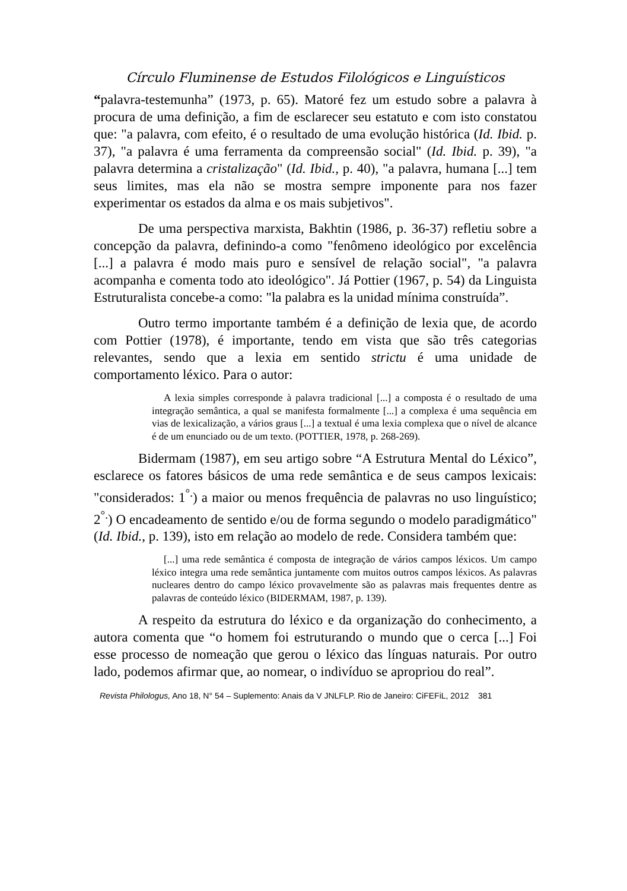Círculo Fluminense de Estudos Filológicos e Linguísticos
“palavra-testemunha” (1973, p. 65). Matoré fez um estudo sobre a palavra à procura de uma definição, a fim de esclarecer seu estatuto e com isto constatou que: "a palavra, com efeito, é o resultado de uma evolução histórica (Id. Ibid. p. 37), "a palavra é uma ferramenta da compreensão social" (Id. Ibid. p. 39), "a palavra determina a cristalização" (Id. Ibid., p. 40), "a palavra, humana [...] tem seus limites, mas ela não se mostra sempre imponente para nos fazer experimentar os estados da alma e os mais subjetivos".
De uma perspectiva marxista, Bakhtin (1986, p. 36-37) refletiu sobre a concepção da palavra, definindo-a como "fenômeno ideológico por excelência [...] a palavra é modo mais puro e sensível de relação social", "a palavra acompanha e comenta todo ato ideológico". Já Pottier (1967, p. 54) da Linguista Estruturalista concebe-a como: "la palabra es la unidad mínima construída”.
Outro termo importante também é a definição de lexia que, de acordo com Pottier (1978), é importante, tendo em vista que são três categorias relevantes, sendo que a lexia em sentido strictu é uma unidade de comportamento léxico. Para o autor:
A lexia simples corresponde à palavra tradicional [...] a composta é o resultado de uma integração semântica, a qual se manifesta formalmente [...] a complexa é uma sequência em vias de lexicalização, a vários graus [...] a textual é uma lexia complexa que o nível de alcance é de um enunciado ou de um texto. (POTTIER, 1978, p. 268-269).
Bidermam (1987), em seu artigo sobre “A Estrutura Mental do Léxico”, esclarece os fatores básicos de uma rede semântica e de seus campos lexicais: "considerados: 1<sup>°.</sup>) a maior ou menos frequência de palavras no uso linguístico; 2<sup>°.</sup>) O encadeamento de sentido e/ou de forma segundo o modelo paradigmático" (Id. Ibid., p. 139), isto em relação ao modelo de rede. Considera também que:
[...] uma rede semântica é composta de integração de vários campos léxicos. Um campo léxico integra uma rede semântica juntamente com muitos outros campos léxicos. As palavras nucleares dentro do campo léxico provavelmente são as palavras mais frequentes dentre as palavras de conteúdo léxico (BIDERMAM, 1987, p. 139).
A respeito da estrutura do léxico e da organização do conhecimento, a autora comenta que “o homem foi estruturando o mundo que o cerca [...] Foi esse processo de nomeação que gerou o léxico das línguas naturais. Por outro lado, podemos afirmar que, ao nomear, o indivíduo se apropriou do real”.
Revista Philologus, Ano 18, N° 54 – Suplemento: Anais da V JNLFLP. Rio de Janeiro: CiFEFiL, 2012 381